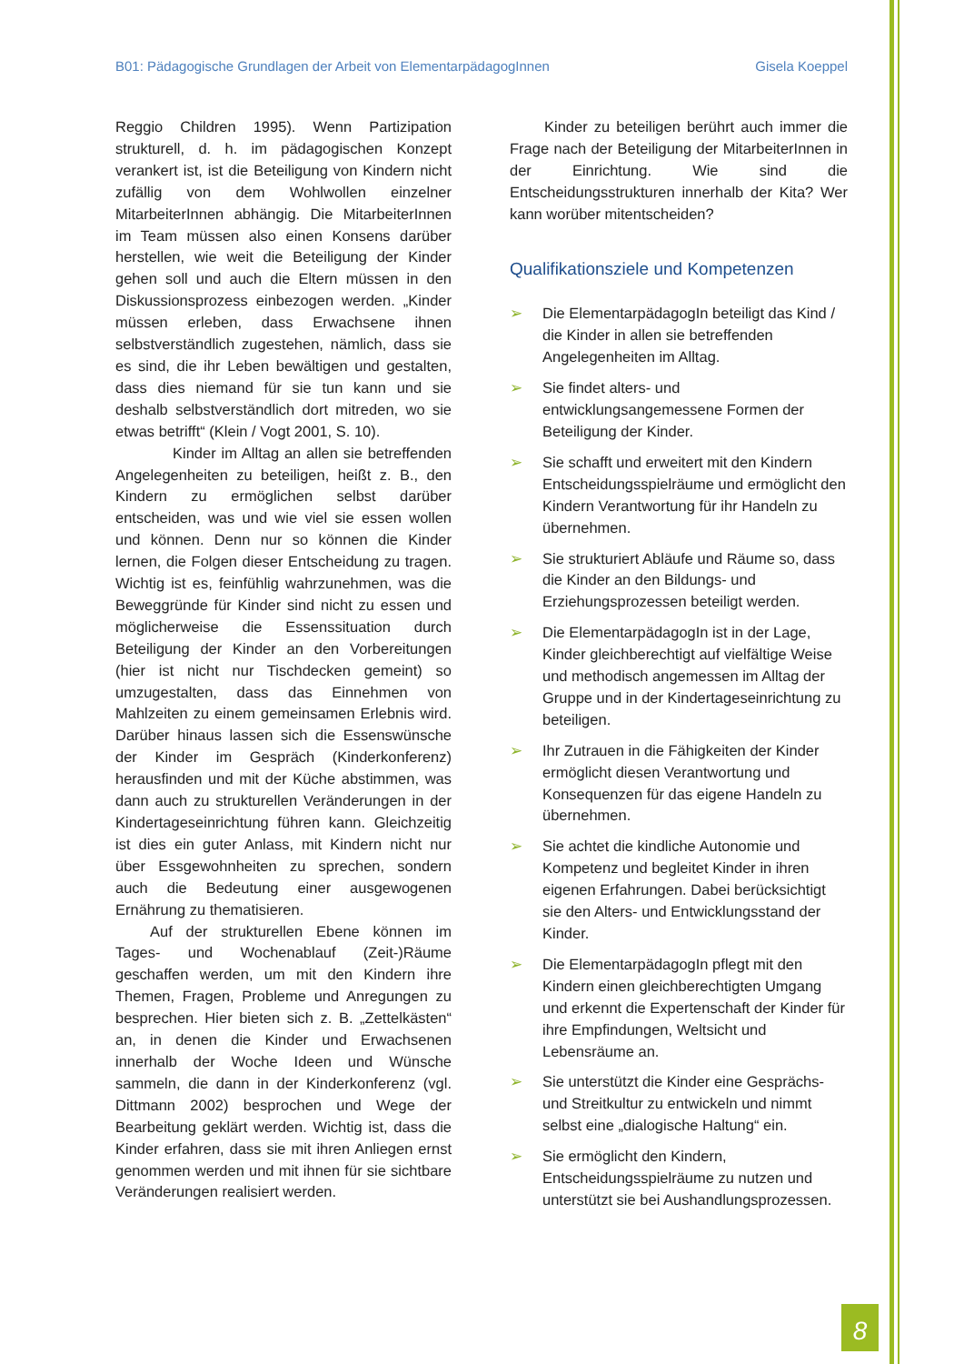B01: Pädagogische Grundlagen der Arbeit von ElementarpädagogInnen Gisela Koeppel
Reggio Children 1995). Wenn Partizipation strukturell, d. h. im pädagogischen Konzept verankert ist, ist die Beteiligung von Kindern nicht zufällig von dem Wohlwollen einzelner MitarbeiterInnen abhängig. Die MitarbeiterInnen im Team müssen also einen Konsens darüber herstellen, wie weit die Beteiligung der Kinder gehen soll und auch die Eltern müssen in den Diskussionsprozess einbezogen werden. „Kinder müssen erleben, dass Erwachsene ihnen selbstverständlich zugestehen, nämlich, dass sie es sind, die ihr Leben bewältigen und gestalten, dass dies niemand für sie tun kann und sie deshalb selbstverständlich dort mitreden, wo sie etwas betrifft“ (Klein / Vogt 2001, S. 10).
Kinder im Alltag an allen sie betreffenden Angelegenheiten zu beteiligen, heißt z. B., den Kindern zu ermöglichen selbst darüber entscheiden, was und wie viel sie essen wollen und können. Denn nur so können die Kinder lernen, die Folgen dieser Entscheidung zu tragen. Wichtig ist es, feinfühlig wahrzunehmen, was die Beweggründe für Kinder sind nicht zu essen und möglicherweise die Essenssituation durch Beteiligung der Kinder an den Vorbereitungen (hier ist nicht nur Tischdecken gemeint) so umzugestalten, dass das Einnehmen von Mahlzeiten zu einem gemeinsamen Erlebnis wird. Darüber hinaus lassen sich die Essenswünsche der Kinder im Gespräch (Kinderkonferenz) herausfinden und mit der Küche abstimmen, was dann auch zu strukturellen Veränderungen in der Kindertageseinrichtung führen kann. Gleichzeitig ist dies ein guter Anlass, mit Kindern nicht nur über Essgewohnheiten zu sprechen, sondern auch die Bedeutung einer ausgewogenen Ernährung zu thematisieren.
Auf der strukturellen Ebene können im Tages- und Wochenablauf (Zeit-)Räume geschaffen werden, um mit den Kindern ihre Themen, Fragen, Probleme und Anregungen zu besprechen. Hier bieten sich z. B. „Zettelkästen“ an, in denen die Kinder und Erwachsenen innerhalb der Woche Ideen und Wünsche sammeln, die dann in der Kinderkonferenz (vgl. Dittmann 2002) besprochen und Wege der Bearbeitung geklärt werden. Wichtig ist, dass die Kinder erfahren, dass sie mit ihren Anliegen ernst genommen werden und mit ihnen für sie sichtbare Veränderungen realisiert werden.
Kinder zu beteiligen berührt auch immer die Frage nach der Beteiligung der MitarbeiterInnen in der Einrichtung. Wie sind die Entscheidungsstrukturen innerhalb der Kita? Wer kann worüber mitentscheiden?
Qualifikationsziele und Kompetenzen
➢ Die ElementarpädagogIn beteiligt das Kind / die Kinder in allen sie betreffenden Angelegenheiten im Alltag.
➢ Sie findet alters- und entwicklungsangemessene Formen der Beteiligung der Kinder.
➢ Sie schafft und erweitert mit den Kindern Entscheidungsspielräume und ermöglicht den Kindern Verantwortung für ihr Handeln zu übernehmen.
➢ Sie strukturiert Abläufe und Räume so, dass die Kinder an den Bildungs- und Erziehungsprozessen beteiligt werden.
➢ Die ElementarpädagogIn ist in der Lage, Kinder gleichberechtigt auf vielfältige Weise und methodisch angemessen im Alltag der Gruppe und in der Kindertageseinrichtung zu beteiligen.
➢ Ihr Zutrauen in die Fähigkeiten der Kinder ermöglicht diesen Verantwortung und Konsequenzen für das eigene Handeln zu übernehmen.
➢ Sie achtet die kindliche Autonomie und Kompetenz und begleitet Kinder in ihren eigenen Erfahrungen. Dabei berücksichtigt sie den Alters- und Entwicklungsstand der Kinder.
➢ Die ElementarpädagogIn pflegt mit den Kindern einen gleichberechtigten Umgang und erkennt die Expertenschaft der Kinder für ihre Empfindungen, Weltsicht und Lebensräume an.
➢ Sie unterstützt die Kinder eine Gesprächs- und Streitkultur zu entwickeln und nimmt selbst eine „dialogische Haltung“ ein.
➢ Sie ermöglicht den Kindern, Entscheidungsspielräume zu nutzen und unterstützt sie bei Aushandlungsprozessen.
8